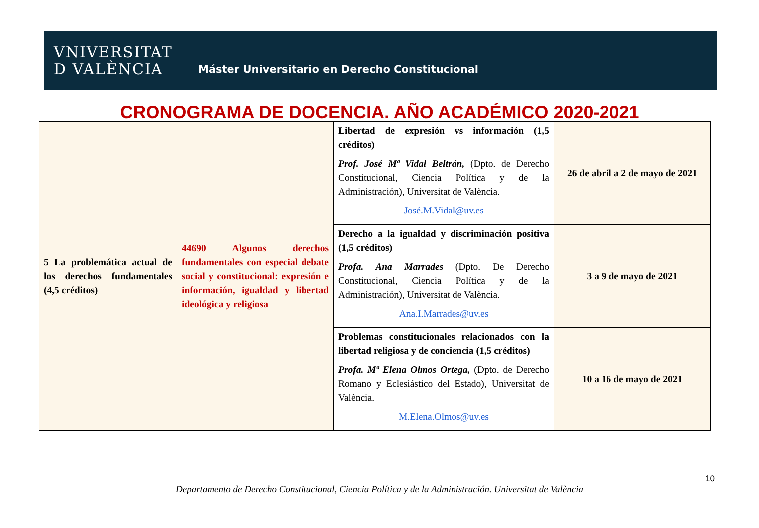VNIVERSITAT
D VALÈNCIA
Máster Universitario en Derecho Constitucional
CRONOGRAMA DE DOCENCIA. AÑO ACADÉMICO 2020-2021
| 5 La problemática actual de los derechos fundamentales (4,5 créditos) | 44690 Algunos derechos fundamentales con especial debate social y constitucional: expresión e información, igualdad y libertad ideológica y religiosa | Libertad de expresión vs información (1,5 créditos) Prof. José Mª Vidal Beltrán, (Dpto. de Derecho Constitucional, Ciencia Política y de la Administración), Universitat de València. José.M.Vidal@uv.es | 26 de abril a 2 de mayo de 2021 |
| | | Derecho a la igualdad y discriminación positiva (1,5 créditos) Profa. Ana Marrades (Dpto. De Derecho Constitucional, Ciencia Política y de la Administración), Universitat de València. Ana.I.Marrades@uv.es | 3 a 9 de mayo de 2021 |
| | | Problemas constitucionales relacionados con la libertad religiosa y de conciencia (1,5 créditos) Profa. Mª Elena Olmos Ortega, (Dpto. de Derecho Romano y Eclesiástico del Estado), Universitat de València. M.Elena.Olmos@uv.es | 10 a 16 de mayo de 2021 |
10
Departamento de Derecho Constitucional, Ciencia Política y de la Administración. Universitat de València